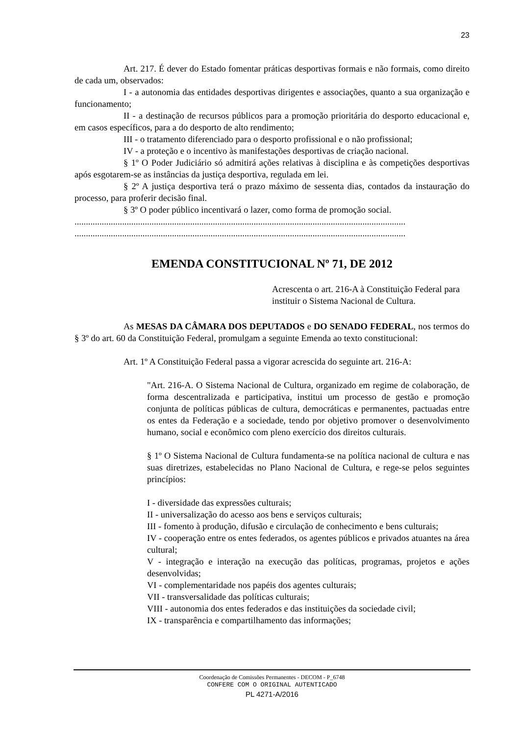23
Art. 217. É dever do Estado fomentar práticas desportivas formais e não formais, como direito de cada um, observados:
I - a autonomia das entidades desportivas dirigentes e associações, quanto a sua organização e funcionamento;
II - a destinação de recursos públicos para a promoção prioritária do desporto educacional e, em casos específicos, para a do desporto de alto rendimento;
III - o tratamento diferenciado para o desporto profissional e o não profissional;
IV - a proteção e o incentivo às manifestações desportivas de criação nacional.
§ 1º O Poder Judiciário só admitirá ações relativas à disciplina e às competições desportivas após esgotarem-se as instâncias da justiça desportiva, regulada em lei.
§ 2º A justiça desportiva terá o prazo máximo de sessenta dias, contados da instauração do processo, para proferir decisão final.
§ 3º O poder público incentivará o lazer, como forma de promoção social.
..................................................................................................................................................
..................................................................................................................................................
EMENDA CONSTITUCIONAL Nº 71, DE 2012
Acrescenta o art. 216-A à Constituição Federal para instituir o Sistema Nacional de Cultura.
As MESAS DA CÂMARA DOS DEPUTADOS e DO SENADO FEDERAL, nos termos do § 3º do art. 60 da Constituição Federal, promulgam a seguinte Emenda ao texto constitucional:
Art. 1º A Constituição Federal passa a vigorar acrescida do seguinte art. 216-A:
"Art. 216-A. O Sistema Nacional de Cultura, organizado em regime de colaboração, de forma descentralizada e participativa, institui um processo de gestão e promoção conjunta de políticas públicas de cultura, democráticas e permanentes, pactuadas entre os entes da Federação e a sociedade, tendo por objetivo promover o desenvolvimento humano, social e econômico com pleno exercício dos direitos culturais.
§ 1º O Sistema Nacional de Cultura fundamenta-se na política nacional de cultura e nas suas diretrizes, estabelecidas no Plano Nacional de Cultura, e rege-se pelos seguintes princípios:
I - diversidade das expressões culturais;
II - universalização do acesso aos bens e serviços culturais;
III - fomento à produção, difusão e circulação de conhecimento e bens culturais;
IV - cooperação entre os entes federados, os agentes públicos e privados atuantes na área cultural;
V - integração e interação na execução das políticas, programas, projetos e ações desenvolvidas;
VI - complementaridade nos papéis dos agentes culturais;
VII - transversalidade das políticas culturais;
VIII - autonomia dos entes federados e das instituições da sociedade civil;
IX - transparência e compartilhamento das informações;
Coordenação de Comissões Permanentes - DECOM - P_6748
CONFERE COM O ORIGINAL AUTENTICADO
PL 4271-A/2016